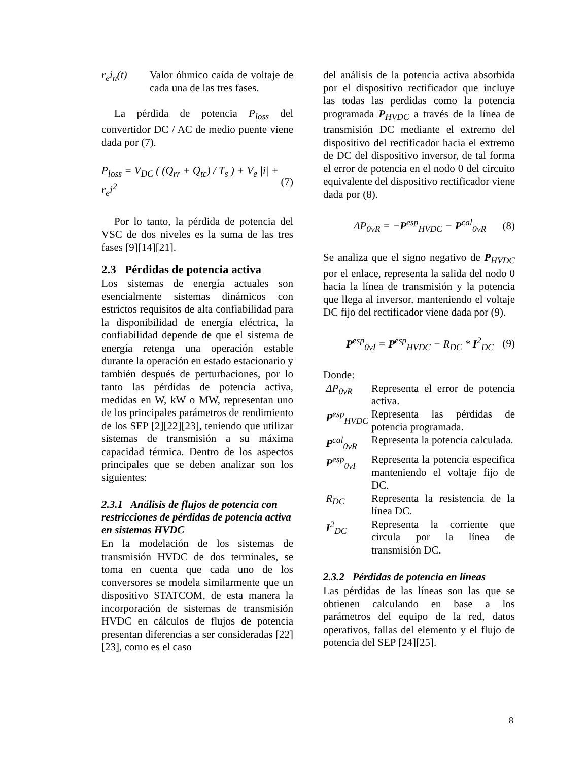r<sub>e</sub>i<sub>n</sub>(t) Valor óhmico caída de voltaje de cada una de las tres fases.
La pérdida de potencia P<sub>loss</sub> del convertidor DC / AC de medio puente viene dada por (7).
P<sub>loss</sub> = V<sub>DC</sub> ( (Q<sub>rr</sub> + Q<sub>tc</sub>) / T<sub>s</sub> ) + V<sub>e</sub> |i| + r<sub>e</sub>i<sup>2</sup> (7)
Por lo tanto, la pérdida de potencia del VSC de dos niveles es la suma de las tres fases [9][14][21].
2.3 Pérdidas de potencia activa
Los sistemas de energía actuales son esencialmente sistemas dinámicos con estrictos requisitos de alta confiabilidad para la disponibilidad de energía eléctrica, la confiabilidad depende de que el sistema de energía retenga una operación estable durante la operación en estado estacionario y también después de perturbaciones, por lo tanto las pérdidas de potencia activa, medidas en W, kW o MW, representan uno de los principales parámetros de rendimiento de los SEP [2][22][23], teniendo que utilizar sistemas de transmisión a su máxima capacidad térmica. Dentro de los aspectos principales que se deben analizar son los siguientes:
2.3.1 Análisis de flujos de potencia con restricciones de pérdidas de potencia activa en sistemas HVDC
En la modelación de los sistemas de transmisión HVDC de dos terminales, se toma en cuenta que cada uno de los conversores se modela similarmente que un dispositivo STATCOM, de esta manera la incorporación de sistemas de transmisión HVDC en cálculos de flujos de potencia presentan diferencias a ser consideradas [22][23], como es el caso
del análisis de la potencia activa absorbida por el dispositivo rectificador que incluye las todas las perdidas como la potencia programada P<sub>HVDC</sub> a través de la línea de transmisión DC mediante el extremo del dispositivo del rectificador hacia el extremo de DC del dispositivo inversor, de tal forma el error de potencia en el nodo 0 del circuito equivalente del dispositivo rectificador viene dada por (8).
ΔP<sub>0vR</sub> = −P<sup>esp</sup><sub>HVDC</sub> − P<sup>cal</sup><sub>0vR</sub> (8)
Se analiza que el signo negativo de P<sub>HVDC</sub> por el enlace, representa la salida del nodo 0 hacia la línea de transmisión y la potencia que llega al inversor, manteniendo el voltaje DC fijo del rectificador viene dada por (9).
P<sup>esp</sup><sub>0vI</sub> = P<sup>esp</sup><sub>HVDC</sub> − R<sub>DC</sub> * I<sup>2</sup><sub>DC</sub> (9)
Donde:
ΔP<sub>0vR</sub> Representa el error de potencia activa.
P<sup>esp</sup><sub>HVDC</sub>
Representa las pérdidas de potencia programada.
P<sup>cal</sup><sub>0vR</sub> Representa la potencia calculada.
P<sup>esp</sup><sub>0vI</sub> Representa la potencia especifica manteniendo el voltaje fijo de DC.
R<sub>DC</sub> Representa la resistencia de la línea DC.
I<sup>2</sup><sub>DC</sub> Representa la corriente que circula por la línea de transmisión DC.
2.3.2 Pérdidas de potencia en líneas
Las pérdidas de las líneas son las que se obtienen calculando en base a los parámetros del equipo de la red, datos operativos, fallas del elemento y el flujo de potencia del SEP [24][25].
8